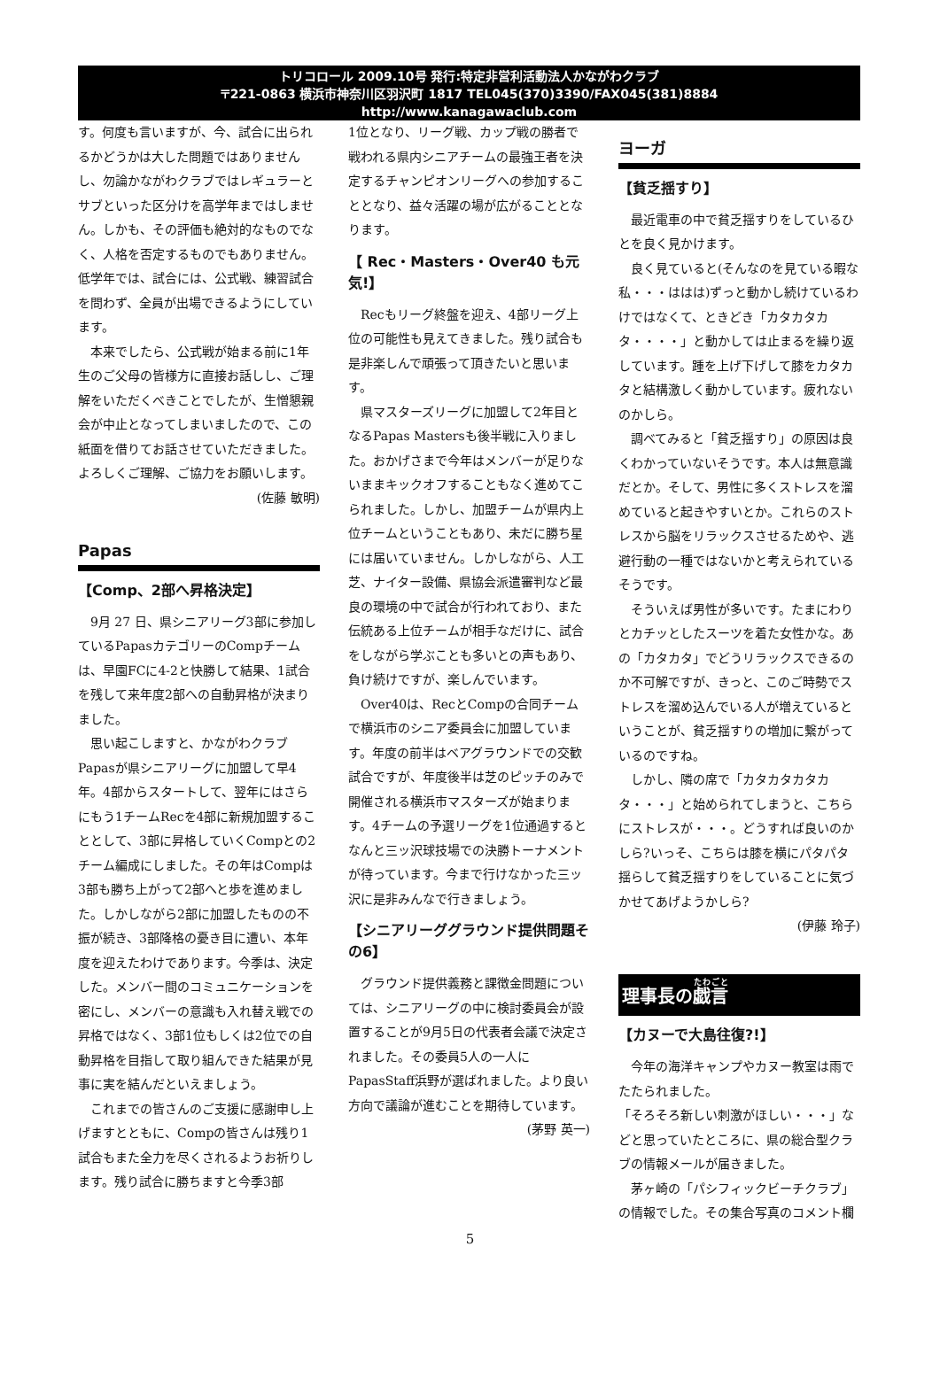トリコロール 2009.10号 発行:特定非営利活動法人かながわクラブ
〒221-0863 横浜市神奈川区羽沢町 1817 TEL045(370)3390/FAX045(381)8884
http://www.kanagawaclub.com
す。何度も言いますが、今、試合に出られるかどうかは大した問題ではありませんし、勿論かながわクラブではレギュラーとサブといった区分けを高学年まではしません。しかも、その評価も絶対的なものでなく、人格を否定するものでもありません。低学年では、試合には、公式戦、練習試合を問わず、全員が出場できるようにしています。
本来でしたら、公式戦が始まる前に1年生のご父母の皆様方に直接お話しし、ご理解をいただくべきことでしたが、生憎懇親会が中止となってしまいましたので、この紙面を借りてお話させていただきました。よろしくご理解、ご協力をお願いします。
(佐藤 敏明)
Papas
【Comp、2部へ昇格決定】
9月 27 日、県シニアリーグ3部に参加しているPapasカテゴリーのCompチームは、早園FCに4-2と快勝して結果、1試合を残して来年度2部への自動昇格が決まりました。
思い起こしますと、かながわクラブPapasが県シニアリーグに加盟して早4年。4部からスタートして、翌年にはさらにもう1チームRecを4部に新規加盟することとして、3部に昇格していくCompとの2チーム編成にしました。その年はCompは3部も勝ち上がって2部へと歩を進めました。しかしながら2部に加盟したものの不振が続き、3部降格の憂き目に遭い、本年度を迎えたわけであります。今季は、決定した。メンバー間のコミュニケーションを密にし、メンバーの意識も入れ替え戦での昇格ではなく、3部1位もしくは2位での自動昇格を目指して取り組んできた結果が見事に実を結んだといえましょう。
これまでの皆さんのご支援に感謝申し上げますとともに、Compの皆さんは残り1試合もまた全力を尽くされるようお祈りします。残り試合に勝ちますと今季3部
1位となり、リーグ戦、カップ戦の勝者で戦われる県内シニアチームの最強王者を決定するチャンピオンリーグへの参加することとなり、益々活躍の場が広がることとなります。
【 Rec・Masters・Over40 も元気!】
Recもリーグ終盤を迎え、4部リーグ上位の可能性も見えてきました。残り試合も是非楽しんで頑張って頂きたいと思います。
県マスターズリーグに加盟して2年目となるPapas Mastersも後半戦に入りました。おかげさまで今年はメンバーが足りないままキックオフすることもなく進めてこられました。しかし、加盟チームが県内上位チームということもあり、未だに勝ち星には届いていません。しかしながら、人工芝、ナイター設備、県協会派遣審判など最良の環境の中で試合が行われており、また伝統ある上位チームが相手なだけに、試合をしながら学ぶことも多いとの声もあり、負け続けですが、楽しんでいます。
Over40は、RecとCompの合同チームで横浜市のシニア委員会に加盟しています。年度の前半はベアグラウンドでの交歓試合ですが、年度後半は芝のピッチのみで開催される横浜市マスターズが始まります。4チームの予選リーグを1位通過するとなんと三ッ沢球技場での決勝トーナメントが待っています。今まで行けなかった三ッ沢に是非みんなで行きましょう。
【シニアリーググラウンド提供問題その6】
グラウンド提供義務と課徴金問題については、シニアリーグの中に検討委員会が設置することが9月5日の代表者会議で決定されました。その委員5人の一人にPapasStaff浜野が選ばれました。より良い方向で議論が進むことを期待しています。
(茅野 英一)
ヨーガ
【貧乏揺すり】
最近電車の中で貧乏揺すりをしているひとを良く見かけます。
良く見ていると(そんなのを見ている暇な私・・・ははは)ずっと動かし続けているわけではなくて、ときどき「カタカタカタ・・・・」と動かしては止まるを繰り返しています。踵を上げ下げして膝をカタカタと結構激しく動かしています。疲れないのかしら。
調べてみると「貧乏揺すり」の原因は良くわかっていないそうです。本人は無意識だとか。そして、男性に多くストレスを溜めていると起きやすいとか。これらのストレスから脳をリラックスさせるためや、逃避行動の一種ではないかと考えられているそうです。
そういえば男性が多いです。たまにわりとカチッとしたスーツを着た女性かな。あの「カタカタ」でどうリラックスできるのか不可解ですが、きっと、このご時勢でストレスを溜め込んでいる人が増えているということが、貧乏揺すりの増加に繋がっているのですね。
しかし、隣の席で「カタカタカタカタ・・・」と始められてしまうと、こちらにストレスが・・・。どうすれば良いのかしら?いっそ、こちらは膝を横にパタパタ揺らして貧乏揺すりをしていることに気づかせてあげようかしら?
(伊藤 玲子)
理事長の戯言
【カヌーで大島往復?!】
今年の海洋キャンプやカヌー教室は雨でたたられました。
「そろそろ新しい刺激がほしい・・・」などと思っていたところに、県の総合型クラブの情報メールが届きました。
茅ヶ崎の「パシフィックビーチクラブ」の情報でした。その集合写真のコメント欄
5